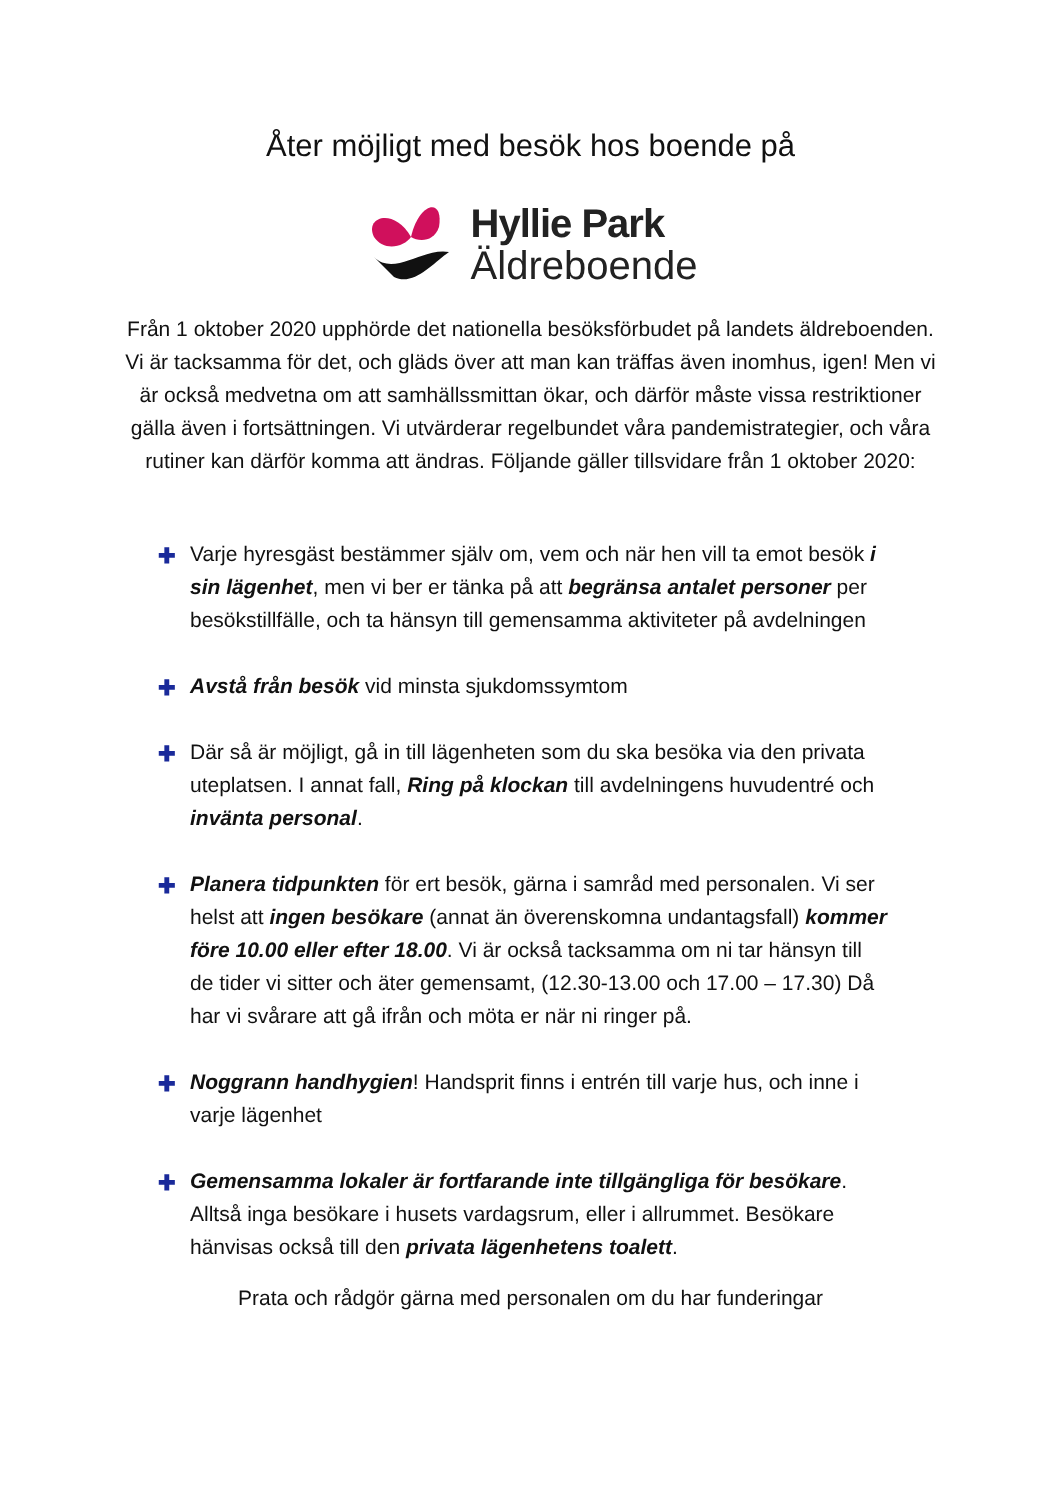Åter möjligt med besök hos boende på
Hyllie Park
Äldreboende
Från 1 oktober 2020 upphörde det nationella besöksförbudet på landets äldreboenden. Vi är tacksamma för det, och gläds över att man kan träffas även inomhus, igen! Men vi är också medvetna om att samhällssmittan ökar, och därför måste vissa restriktioner gälla även i fortsättningen. Vi utvärderar regelbundet våra pandemistrategier, och våra rutiner kan därför komma att ändras. Följande gäller tillsvidare från 1 oktober 2020:
✚ Varje hyresgäst bestämmer själv om, vem och när hen vill ta emot besök i sin lägenhet, men vi ber er tänka på att begränsa antalet personer per besökstillfälle, och ta hänsyn till gemensamma aktiviteter på avdelningen
✚ Avstå från besök vid minsta sjukdomssymtom
✚ Där så är möjligt, gå in till lägenheten som du ska besöka via den privata uteplatsen. I annat fall, Ring på klockan till avdelningens huvudentré och invänta personal.
✚ Planera tidpunkten för ert besök, gärna i samråd med personalen. Vi ser helst att ingen besökare (annat än överenskomna undantagsfall) kommer före 10.00 eller efter 18.00. Vi är också tacksamma om ni tar hänsyn till de tider vi sitter och äter gemensamt, (12.30-13.00 och 17.00 – 17.30) Då har vi svårare att gå ifrån och möta er när ni ringer på.
✚ Noggrann handhygien! Handsprit finns i entrén till varje hus, och inne i varje lägenhet
✚ Gemensamma lokaler är fortfarande inte tillgängliga för besökare. Alltså inga besökare i husets vardagsrum, eller i allrummet. Besökare hänvisas också till den privata lägenhetens toalett.
Prata och rådgör gärna med personalen om du har funderingar